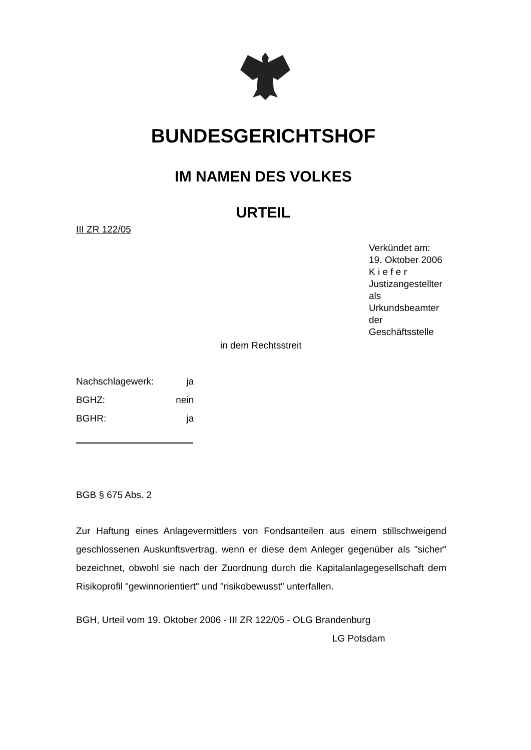BUNDESGERICHTSHOF
IM NAMEN DES VOLKES
URTEIL
III ZR 122/05
Verkündet am:
19. Oktober 2006
K i e f e r
Justizangestellter
als Urkundsbeamter
der Geschäftsstelle
in dem Rechtsstreit
| Nachschlagewerk: | ja |
| BGHZ: | nein |
| BGHR: | ja |
BGB § 675 Abs. 2
Zur Haftung eines Anlagevermittlers von Fondsanteilen aus einem still­schweigend geschlossenen Auskunftsvertrag, wenn er diese dem Anleger gegenüber als "sicher" bezeichnet, obwohl sie nach der Zuordnung durch die Kapitalanlagegesellschaft dem Risikoprofil "gewinnorientiert" und "risikobe­wusst" unterfallen.
BGH, Urteil vom 19. Oktober 2006 - III ZR 122/05 - OLG Brandenburg
LG Potsdam